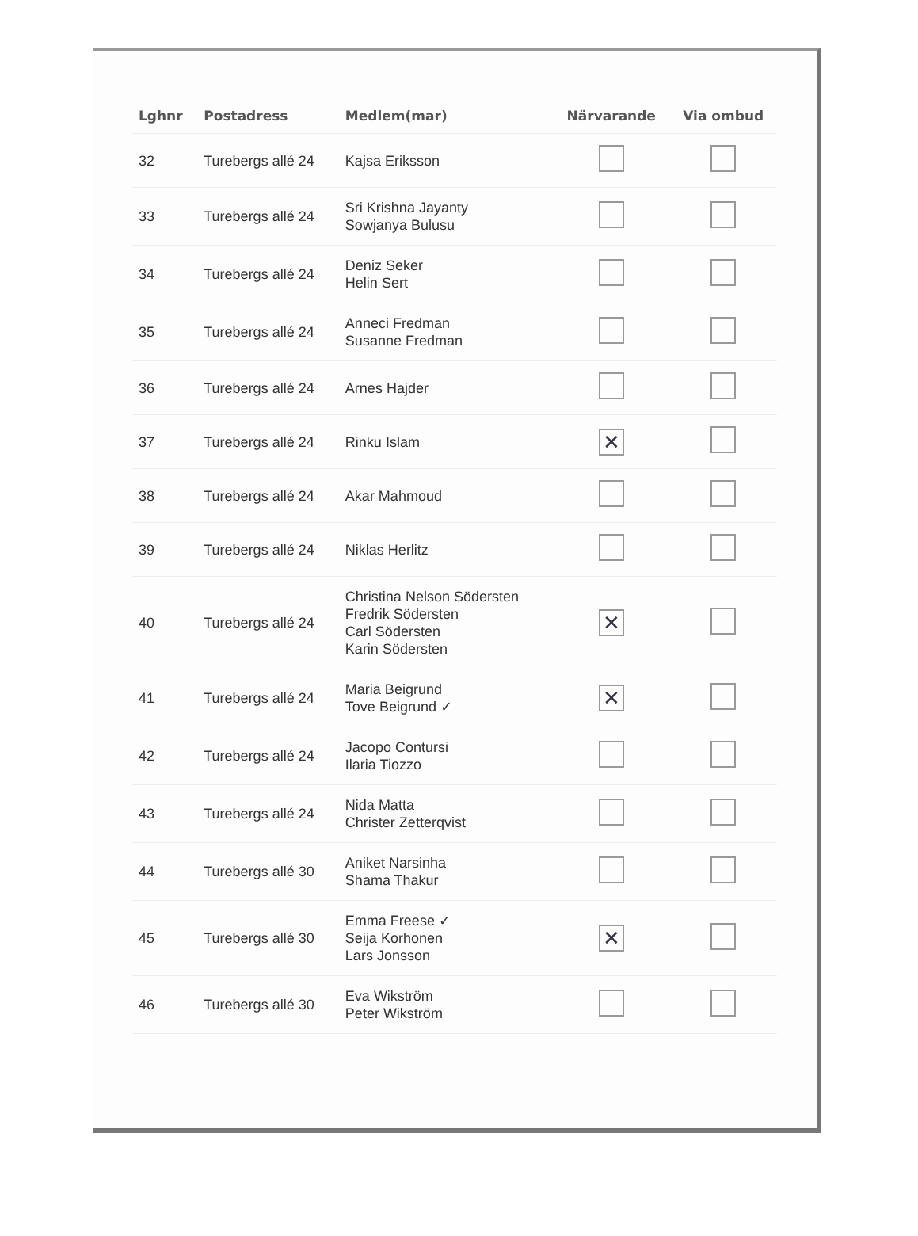| Lghnr | Postadress | Medlem(mar) | Närvarande | Via ombud |
| --- | --- | --- | --- | --- |
| 32 | Turebergs allé 24 | Kajsa Eriksson | | |
| 33 | Turebergs allé 24 | Sri Krishna Jayanty Sowjanya Bulusu | | |
| 34 | Turebergs allé 24 | Deniz Seker Helin Sert | | |
| 35 | Turebergs allé 24 | Anneci Fredman Susanne Fredman | | |
| 36 | Turebergs allé 24 | Arnes Hajder | | |
| 37 | Turebergs allé 24 | Rinku Islam | ✕ | |
| 38 | Turebergs allé 24 | Akar Mahmoud | | |
| 39 | Turebergs allé 24 | Niklas Herlitz | | |
| 40 | Turebergs allé 24 | Christina Nelson Södersten Fredrik Södersten Carl Södersten Karin Södersten | ✕ | |
| 41 | Turebergs allé 24 | Maria Beigrund Tove Beigrund ✓ | ✕ | |
| 42 | Turebergs allé 24 | Jacopo Contursi Ilaria Tiozzo | | |
| 43 | Turebergs allé 24 | Nida Matta Christer Zetterqvist | | |
| 44 | Turebergs allé 30 | Aniket Narsinha Shama Thakur | | |
| 45 | Turebergs allé 30 | Emma Freese ✓ Seija Korhonen Lars Jonsson | ✕ | |
| 46 | Turebergs allé 30 | Eva Wikström Peter Wikström | | |